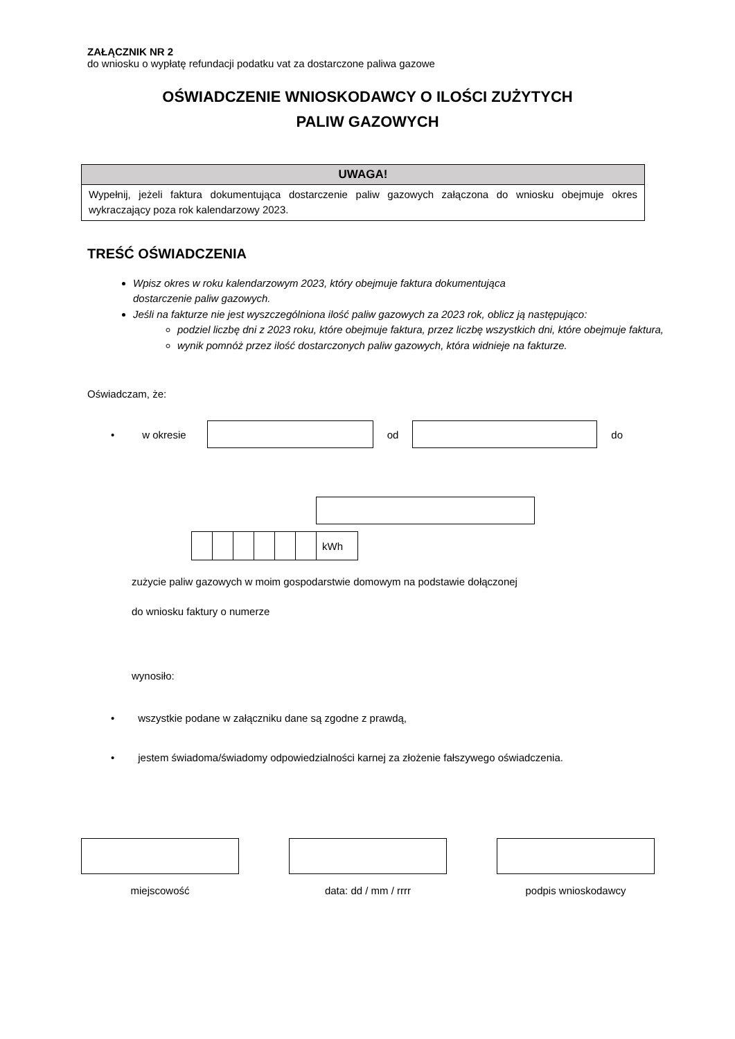ZAŁĄCZNIK NR 2
do wniosku o wypłatę refundacji podatku vat za dostarczone paliwa gazowe
OŚWIADCZENIE WNIOSKODAWCY O ILOŚCI ZUŻYTYCH
PALIW GAZOWYCH
UWAGA!
Wypełnij, jeżeli faktura dokumentująca dostarczenie paliw gazowych załączona do wniosku obejmuje okres wykraczający poza rok kalendarzowy 2023.
TREŚĆ OŚWIADCZENIA
Wpisz okres w roku kalendarzowym 2023, który obejmuje faktura dokumentująca
dostarczenie paliw gazowych.
Jeśli na fakturze nie jest wyszczególniona ilość paliw gazowych za 2023 rok, oblicz ją następująco:
podziel liczbę dni z 2023 roku, które obejmuje faktura, przez liczbę wszystkich dni, które obejmuje faktura,
wynik pomnóż przez ilość dostarczonych paliw gazowych, która widnieje na fakturze.
Oświadczam, że:
• w okresie od do
| | | | | | | kWh |
zużycie paliw gazowych w moim gospodarstwie domowym na podstawie dołączonej
do wniosku faktury o numerze
wynosiło:
• wszystkie podane w załączniku dane są zgodne z prawdą,
• jestem świadoma/świadomy odpowiedzialności karnej za złożenie fałszywego oświadczenia.
miejscowość data: dd / mm / rrrr podpis wnioskodawcy